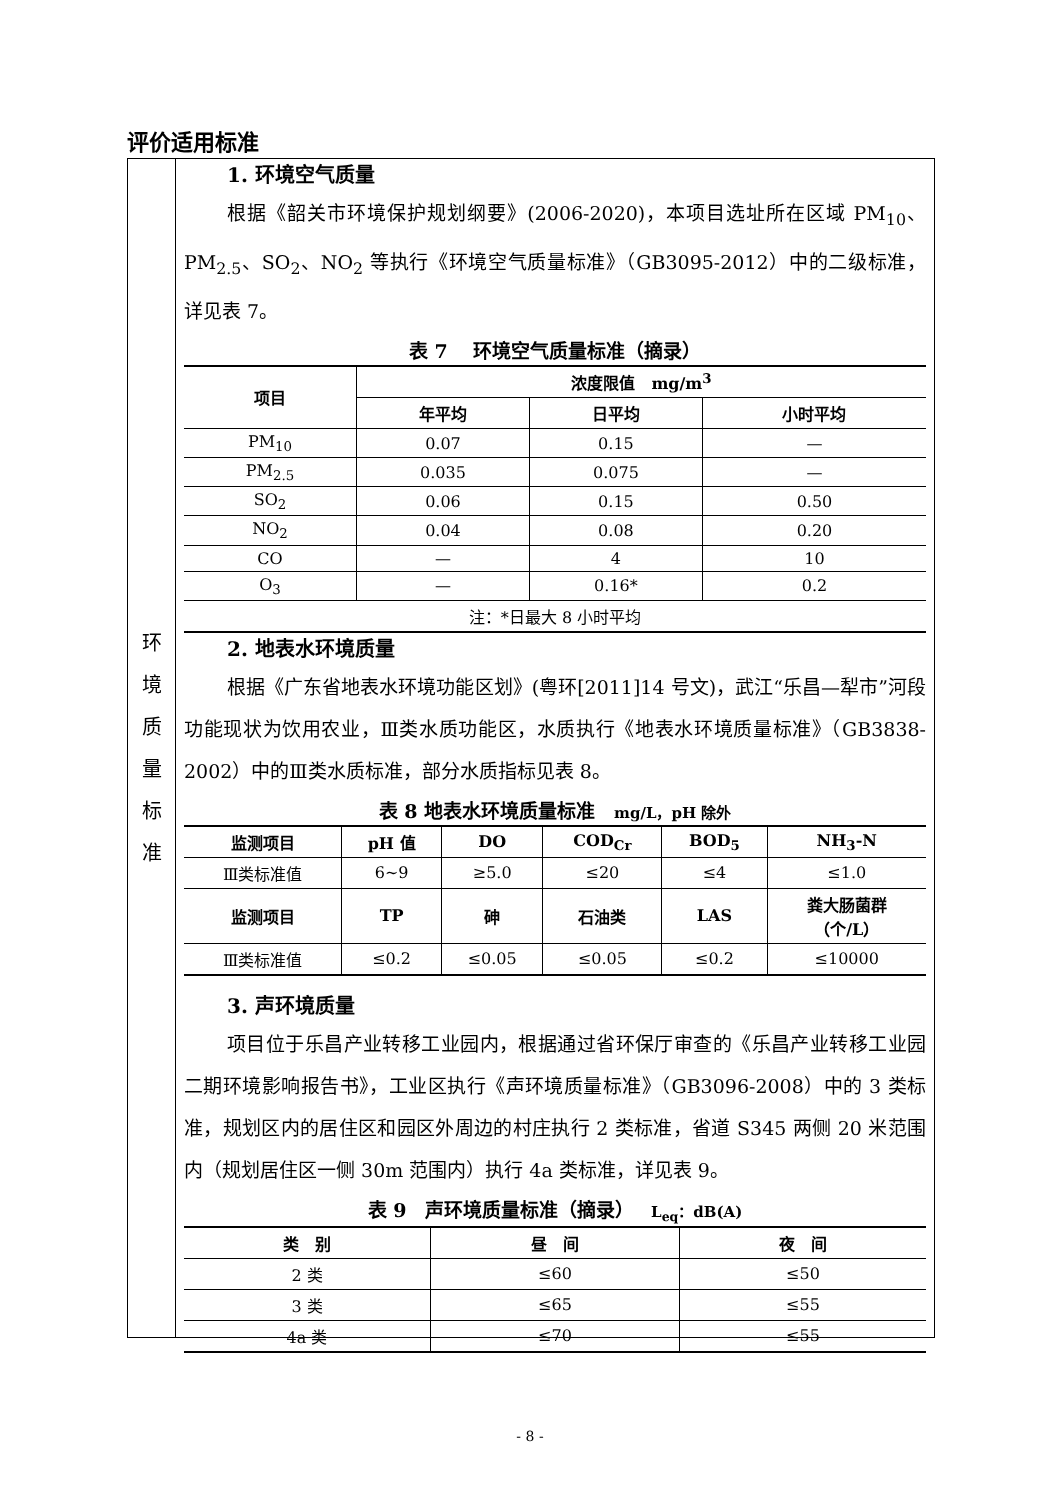评价适用标准
环
境
质
量
标
准
1. 环境空气质量
根据《韶关市环境保护规划纲要》(2006-2020)，本项目选址所在区域 PM<sub>10</sub>、PM<sub>2.5</sub>、SO<sub>2</sub>、NO<sub>2</sub> 等执行《环境空气质量标准》（GB3095-2012）中的二级标准，详见表 7。
表 7　 环境空气质量标准（摘录）
| 项目 | 浓度限值 mg/m<sup>3</sup> | | |
| --- | --- | --- | --- |
| | 年平均 | 日平均 | 小时平均 |
| PM<sub>10</sub> | 0.07 | 0.15 | — |
| PM<sub>2.5</sub> | 0.035 | 0.075 | — |
| SO<sub>2</sub> | 0.06 | 0.15 | 0.50 |
| NO<sub>2</sub> | 0.04 | 0.08 | 0.20 |
| CO | — | 4 | 10 |
| O<sub>3</sub> | — | 0.16* | 0.2 |
| 注：*日最大 8 小时平均 | | | |
2. 地表水环境质量
根据《广东省地表水环境功能区划》(粤环[2011]14 号文)，武江“乐昌—犁市”河段功能现状为饮用农业，Ⅲ类水质功能区，水质执行《地表水环境质量标准》（GB3838-2002）中的Ⅲ类水质标准，部分水质指标见表 8。
表 8 地表水环境质量标准　mg/L，pH 除外
| 监测项目 | pH 值 | DO | COD<sub>Cr</sub> | BOD<sub>5</sub> | NH<sub>3</sub>-N |
| --- | --- | --- | --- | --- | --- |
| Ⅲ类标准值 | 6~9 | ≥5.0 | ≤20 | ≤4 | ≤1.0 |
| 监测项目 | TP | 砷 | 石油类 | LAS | 粪大肠菌群 （个/L） |
| Ⅲ类标准值 | ≤0.2 | ≤0.05 | ≤0.05 | ≤0.2 | ≤10000 |
3. 声环境质量
项目位于乐昌产业转移工业园内，根据通过省环保厅审查的《乐昌产业转移工业园二期环境影响报告书》，工业区执行《声环境质量标准》（GB3096-2008）中的 3 类标准，规划区内的居住区和园区外周边的村庄执行 2 类标准，省道 S345 两侧 20 米范围内（规划居住区一侧 30m 范围内）执行 4a 类标准，详见表 9。
表 9　声环境质量标准（摘录）　 L<sub>eq</sub>：dB(A)
| 类 别 | 昼 间 | 夜 间 |
| --- | --- | --- |
| 2 类 | ≤60 | ≤50 |
| 3 类 | ≤65 | ≤55 |
| 4a 类 | ≤70 | ≤55 |
- 8 -